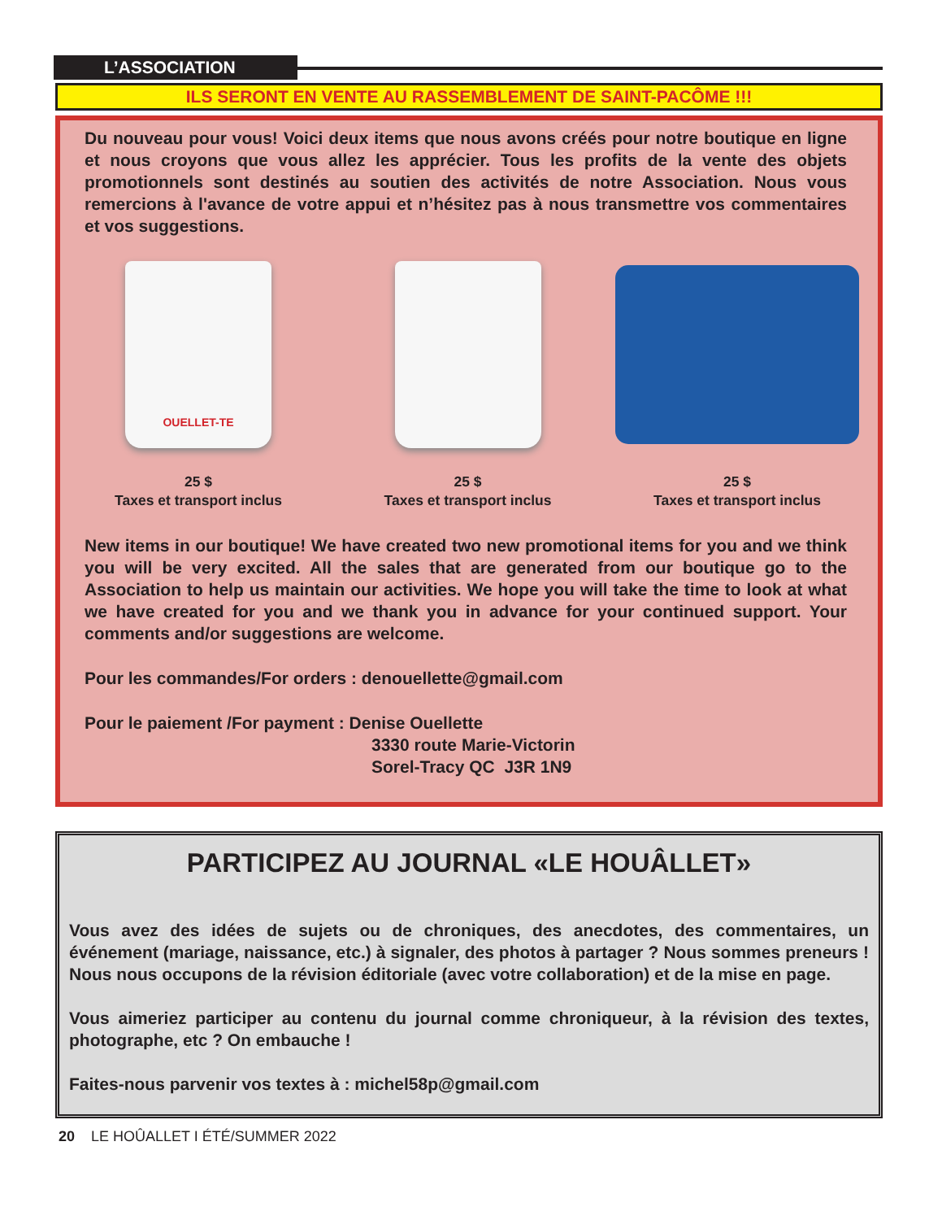L’ASSOCIATION
ILS SERONT EN VENTE AU RASSEMBLEMENT DE SAINT-PACÔME !!!
Du nouveau pour vous! Voici deux items que nous avons créés pour notre boutique en ligne et nous croyons que vous allez les apprécier. Tous les profits de la vente des objets promotionnels sont destinés au soutien des activités de notre Association. Nous vous remercions à l'avance de votre appui et n’hésitez pas à nous transmettre vos commentaires et vos suggestions.
OUELLET-TE
25 $
Taxes et transport inclus
25 $
Taxes et transport inclus
25 $
Taxes et transport inclus
New items in our boutique! We have created two new promotional items for you and we think you will be very excited. All the sales that are generated from our boutique go to the Association to help us maintain our activities. We hope you will take the time to look at what we have created for you and we thank you in advance for your continued support. Your comments and/or suggestions are welcome.
Pour les commandes/For orders : denouellette@gmail.com
Pour le paiement /For payment : Denise Ouellette
3330 route Marie-Victorin
Sorel-Tracy QC J3R 1N9
PARTICIPEZ AU JOURNAL «LE HOUÂLLET»
Vous avez des idées de sujets ou de chroniques, des anecdotes, des commentaires, un événement (mariage, naissance, etc.) à signaler, des photos à partager ? Nous sommes preneurs ! Nous nous occupons de la révision éditoriale (avec votre collaboration) et de la mise en page.
Vous aimeriez participer au contenu du journal comme chroniqueur, à la révision des textes, photographe, etc ? On embauche !
Faites-nous parvenir vos textes à : michel58p@gmail.com
20 LE HOÛALLET I ÉTÉ/SUMMER 2022